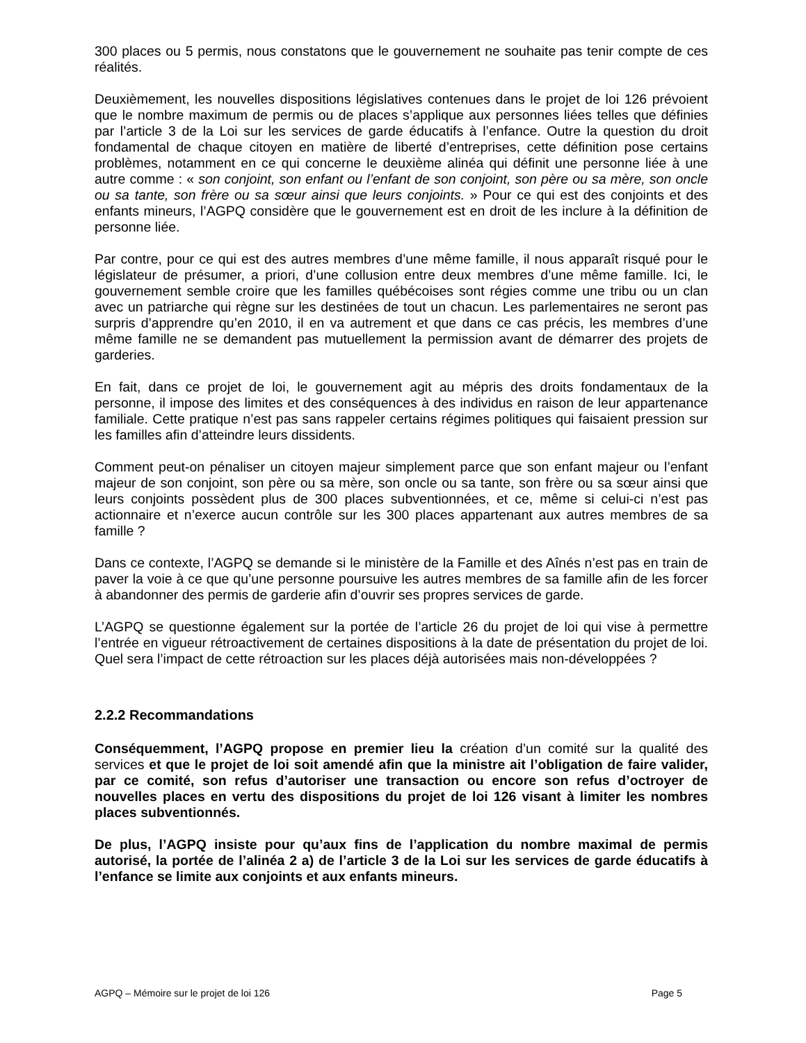300 places ou 5 permis, nous constatons que le gouvernement ne souhaite pas tenir compte de ces réalités.
Deuxièmement, les nouvelles dispositions législatives contenues dans le projet de loi 126 prévoient que le nombre maximum de permis ou de places s’applique aux personnes liées telles que définies par l’article 3 de la Loi sur les services de garde éducatifs à l’enfance. Outre la question du droit fondamental de chaque citoyen en matière de liberté d’entreprises, cette définition pose certains problèmes, notamment en ce qui concerne le deuxième alinéa qui définit une personne liée à une autre comme : « son conjoint, son enfant ou l’enfant de son conjoint, son père ou sa mère, son oncle ou sa tante, son frère ou sa sœur ainsi que leurs conjoints. » Pour ce qui est des conjoints et des enfants mineurs, l’AGPQ considère que le gouvernement est en droit de les inclure à la définition de personne liée.
Par contre, pour ce qui est des autres membres d’une même famille, il nous apparaît risqué pour le législateur de présumer, a priori, d’une collusion entre deux membres d’une même famille. Ici, le gouvernement semble croire que les familles québécoises sont régies comme une tribu ou un clan avec un patriarche qui règne sur les destinées de tout un chacun. Les parlementaires ne seront pas surpris d’apprendre qu’en 2010, il en va autrement et que dans ce cas précis, les membres d’une même famille ne se demandent pas mutuellement la permission avant de démarrer des projets de garderies.
En fait, dans ce projet de loi, le gouvernement agit au mépris des droits fondamentaux de la personne, il impose des limites et des conséquences à des individus en raison de leur appartenance familiale. Cette pratique n’est pas sans rappeler certains régimes politiques qui faisaient pression sur les familles afin d’atteindre leurs dissidents.
Comment peut-on pénaliser un citoyen majeur simplement parce que son enfant majeur ou l’enfant majeur de son conjoint, son père ou sa mère, son oncle ou sa tante, son frère ou sa sœur ainsi que leurs conjoints possèdent plus de 300 places subventionnées, et ce, même si celui-ci n’est pas actionnaire et n’exerce aucun contrôle sur les 300 places appartenant aux autres membres de sa famille ?
Dans ce contexte, l’AGPQ se demande si le ministère de la Famille et des Aînés n’est pas en train de paver la voie à ce que qu’une personne poursuive les autres membres de sa famille afin de les forcer à abandonner des permis de garderie afin d’ouvrir ses propres services de garde.
L’AGPQ se questionne également sur la portée de l’article 26 du projet de loi qui vise à permettre l’entrée en vigueur rétroactivement de certaines dispositions à la date de présentation du projet de loi. Quel sera l’impact de cette rétroaction sur les places déjà autorisées mais non-développées ?
2.2.2 Recommandations
Conséquemment, l’AGPQ propose en premier lieu la création d’un comité sur la qualité des services et que le projet de loi soit amendé afin que la ministre ait l’obligation de faire valider, par ce comité, son refus d’autoriser une transaction ou encore son refus d’octroyer de nouvelles places en vertu des dispositions du projet de loi 126 visant à limiter les nombres places subventionnés.
De plus, l’AGPQ insiste pour qu’aux fins de l’application du nombre maximal de permis autorisé, la portée de l’alinéa 2 a) de l’article 3 de la Loi sur les services de garde éducatifs à l’enfance se limite aux conjoints et aux enfants mineurs.
AGPQ – Mémoire sur le projet de loi 126 Page 5